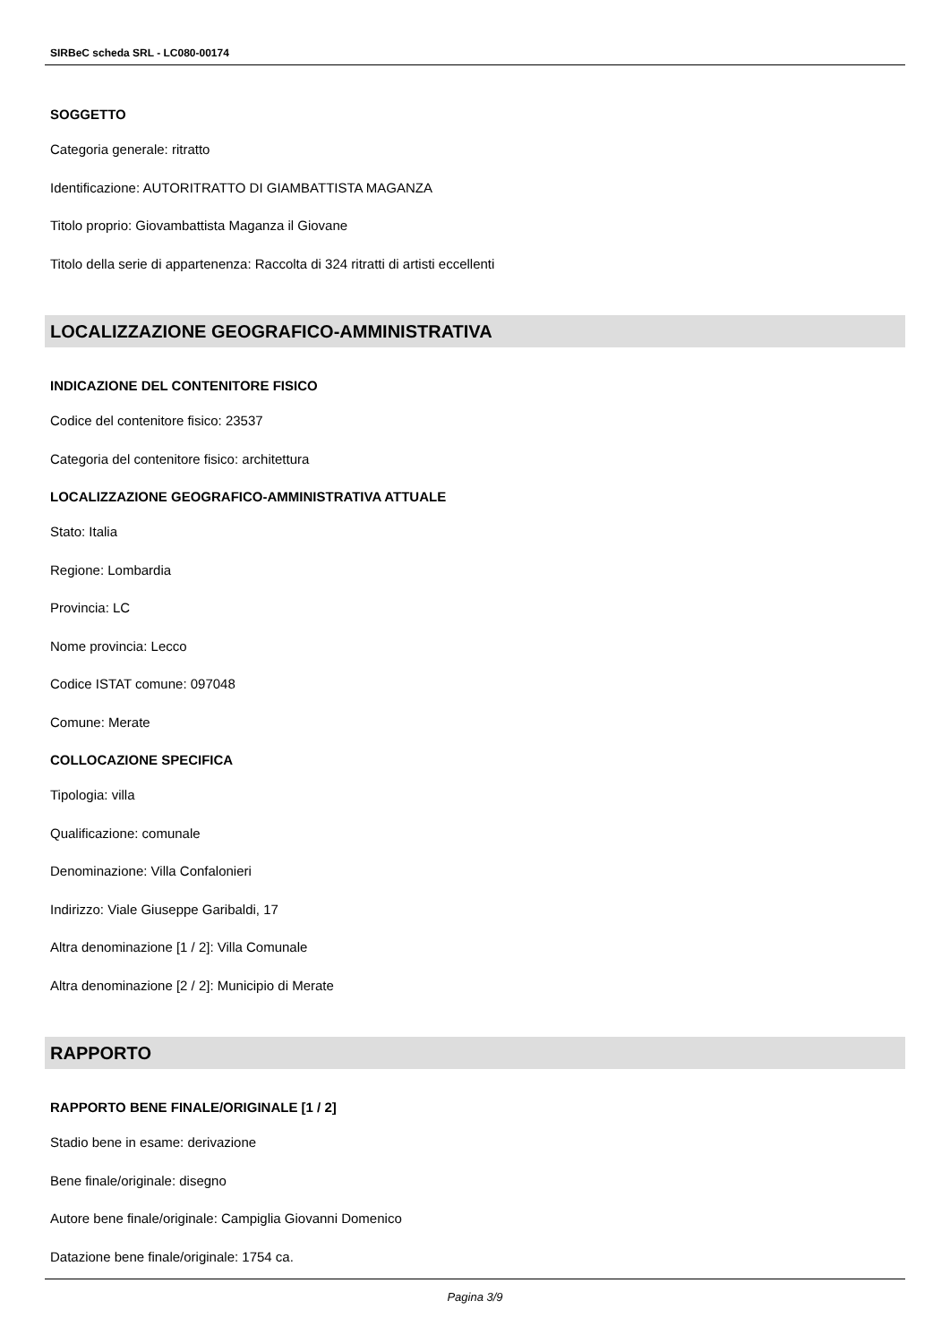SIRBeC scheda SRL - LC080-00174
SOGGETTO
Categoria generale: ritratto
Identificazione: AUTORITRATTO DI GIAMBATTISTA MAGANZA
Titolo proprio: Giovambattista Maganza il Giovane
Titolo della serie di appartenenza: Raccolta di 324 ritratti di artisti eccellenti
LOCALIZZAZIONE GEOGRAFICO-AMMINISTRATIVA
INDICAZIONE DEL CONTENITORE FISICO
Codice del contenitore fisico: 23537
Categoria del contenitore fisico: architettura
LOCALIZZAZIONE GEOGRAFICO-AMMINISTRATIVA ATTUALE
Stato: Italia
Regione: Lombardia
Provincia: LC
Nome provincia: Lecco
Codice ISTAT comune: 097048
Comune: Merate
COLLOCAZIONE SPECIFICA
Tipologia: villa
Qualificazione: comunale
Denominazione: Villa Confalonieri
Indirizzo: Viale Giuseppe Garibaldi, 17
Altra denominazione [1 / 2]: Villa Comunale
Altra denominazione [2 / 2]: Municipio di Merate
RAPPORTO
RAPPORTO BENE FINALE/ORIGINALE [1 / 2]
Stadio bene in esame: derivazione
Bene finale/originale: disegno
Autore bene finale/originale: Campiglia Giovanni Domenico
Datazione bene finale/originale: 1754 ca.
Pagina 3/9